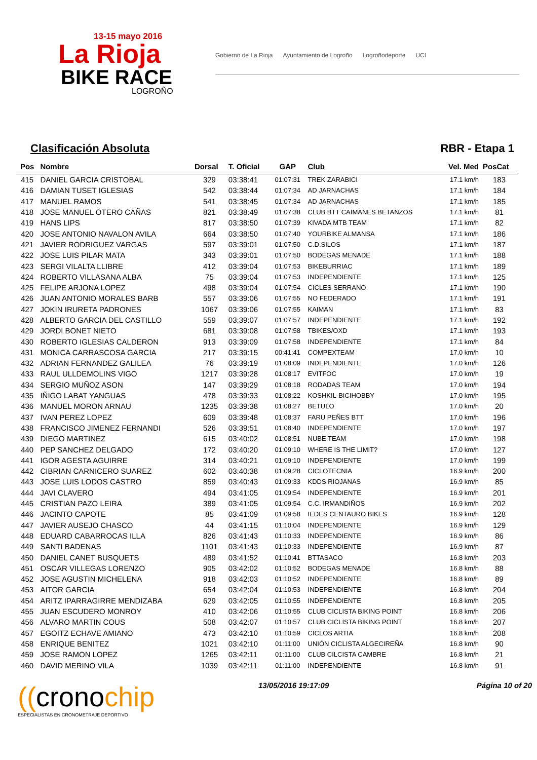13-15 mayo 2016
La Rioja
BIKE RACE
LOGROÑO
Gobierno de La Rioja Ayuntamiento de Logroño Logroñodeporte UCI
Clasificación Absoluta RBR - Etapa 1
| Pos | Nombre | Dorsal | T. Oficial | GAP | Club | Vel. Med | PosCat |
| --- | --- | --- | --- | --- | --- | --- | --- |
| 415 | DANIEL GARCIA CRISTOBAL | 329 | 03:38:41 | 01:07:31 | TREK ZARABICI | 17.1 km/h | 183 |
| 416 | DAMIAN TUSET IGLESIAS | 542 | 03:38:44 | 01:07:34 | AD JARNACHAS | 17.1 km/h | 184 |
| 417 | MANUEL RAMOS | 541 | 03:38:45 | 01:07:34 | AD JARNACHAS | 17.1 km/h | 185 |
| 418 | JOSE MANUEL OTERO CAÑAS | 821 | 03:38:49 | 01:07:38 | CLUB BTT CAIMANES BETANZOS | 17.1 km/h | 81 |
| 419 | HANS LIPS | 817 | 03:38:50 | 01:07:39 | KIVADA MTB TEAM | 17.1 km/h | 82 |
| 420 | JOSE ANTONIO NAVALON AVILA | 664 | 03:38:50 | 01:07:40 | YOURBIKE ALMANSA | 17.1 km/h | 186 |
| 421 | JAVIER RODRIGUEZ VARGAS | 597 | 03:39:01 | 01:07:50 | C.D.SILOS | 17.1 km/h | 187 |
| 422 | JOSE LUIS PILAR MATA | 343 | 03:39:01 | 01:07:50 | BODEGAS MENADE | 17.1 km/h | 188 |
| 423 | SERGI VILALTA LLIBRE | 412 | 03:39:04 | 01:07:53 | BIKEBURRIAC | 17.1 km/h | 189 |
| 424 | ROBERTO VILLASANA ALBA | 75 | 03:39:04 | 01:07:53 | INDEPENDIENTE | 17.1 km/h | 125 |
| 425 | FELIPE ARJONA LOPEZ | 498 | 03:39:04 | 01:07:54 | CICLES SERRANO | 17.1 km/h | 190 |
| 426 | JUAN ANTONIO MORALES BARB | 557 | 03:39:06 | 01:07:55 | NO FEDERADO | 17.1 km/h | 191 |
| 427 | JOKIN IRURETA PADRONES | 1067 | 03:39:06 | 01:07:55 | KAIMAN | 17.1 km/h | 83 |
| 428 | ALBERTO GARCIA DEL CASTILLO | 559 | 03:39:07 | 01:07:57 | INDEPENDIENTE | 17.1 km/h | 192 |
| 429 | JORDI BONET NIETO | 681 | 03:39:08 | 01:07:58 | TBIKES/OXD | 17.1 km/h | 193 |
| 430 | ROBERTO IGLESIAS CALDERON | 913 | 03:39:09 | 01:07:58 | INDEPENDIENTE | 17.1 km/h | 84 |
| 431 | MONICA CARRASCOSA GARCIA | 217 | 03:39:15 | 00:41:41 | COMPEXTEAM | 17.0 km/h | 10 |
| 432 | ADRIAN FERNANDEZ GALILEA | 76 | 03:39:19 | 01:08:09 | INDEPENDIENTE | 17.0 km/h | 126 |
| 433 | RAUL ULLDEMOLINS VIGO | 1217 | 03:39:28 | 01:08:17 | EVITFOC | 17.0 km/h | 19 |
| 434 | SERGIO MUÑOZ ASON | 147 | 03:39:29 | 01:08:18 | RODADAS TEAM | 17.0 km/h | 194 |
| 435 | IÑIGO LABAT YANGUAS | 478 | 03:39:33 | 01:08:22 | KOSHKIL-BICIHOBBY | 17.0 km/h | 195 |
| 436 | MANUEL MORON ARNAU | 1235 | 03:39:38 | 01:08:27 | BETULO | 17.0 km/h | 20 |
| 437 | IVAN PEREZ LOPEZ | 609 | 03:39:48 | 01:08:37 | FARU PEÑES BTT | 17.0 km/h | 196 |
| 438 | FRANCISCO JIMENEZ FERNANDI | 526 | 03:39:51 | 01:08:40 | INDEPENDIENTE | 17.0 km/h | 197 |
| 439 | DIEGO MARTINEZ | 615 | 03:40:02 | 01:08:51 | NUBE TEAM | 17.0 km/h | 198 |
| 440 | PEP SANCHEZ DELGADO | 172 | 03:40:20 | 01:09:10 | WHERE IS THE LIMIT? | 17.0 km/h | 127 |
| 441 | IGOR AGESTA AGUIRRE | 314 | 03:40:21 | 01:09:10 | INDEPENDIENTE | 17.0 km/h | 199 |
| 442 | CIBRIAN CARNICERO SUAREZ | 602 | 03:40:38 | 01:09:28 | CICLOTECNIA | 16.9 km/h | 200 |
| 443 | JOSE LUIS LODOS CASTRO | 859 | 03:40:43 | 01:09:33 | KDDS RIOJANAS | 16.9 km/h | 85 |
| 444 | JAVI CLAVERO | 494 | 03:41:05 | 01:09:54 | INDEPENDIENTE | 16.9 km/h | 201 |
| 445 | CRISTIAN PAZO LEIRA | 389 | 03:41:05 | 01:09:54 | C.C. IRMANDIÑOS | 16.9 km/h | 202 |
| 446 | JACINTO CAPOTE | 85 | 03:41:09 | 01:09:58 | IEDES CENTAURO BIKES | 16.9 km/h | 128 |
| 447 | JAVIER AUSEJO CHASCO | 44 | 03:41:15 | 01:10:04 | INDEPENDIENTE | 16.9 km/h | 129 |
| 448 | EDUARD CABARROCAS ILLA | 826 | 03:41:43 | 01:10:33 | INDEPENDIENTE | 16.9 km/h | 86 |
| 449 | SANTI BADENAS | 1101 | 03:41:43 | 01:10:33 | INDEPENDIENTE | 16.9 km/h | 87 |
| 450 | DANIEL CANET BUSQUETS | 489 | 03:41:52 | 01:10:41 | BTTASACO | 16.8 km/h | 203 |
| 451 | OSCAR VILLEGAS LORENZO | 905 | 03:42:02 | 01:10:52 | BODEGAS MENADE | 16.8 km/h | 88 |
| 452 | JOSE AGUSTIN MICHELENA | 918 | 03:42:03 | 01:10:52 | INDEPENDIENTE | 16.8 km/h | 89 |
| 453 | AITOR GARCIA | 654 | 03:42:04 | 01:10:53 | INDEPENDIENTE | 16.8 km/h | 204 |
| 454 | ARITZ IPARRAGIRRE MENDIZABA | 629 | 03:42:05 | 01:10:55 | INDEPENDIENTE | 16.8 km/h | 205 |
| 455 | JUAN ESCUDERO MONROY | 410 | 03:42:06 | 01:10:55 | CLUB CICLISTA BIKING POINT | 16.8 km/h | 206 |
| 456 | ALVARO MARTIN COUS | 508 | 03:42:07 | 01:10:57 | CLUB CICLISTA BIKING POINT | 16.8 km/h | 207 |
| 457 | EGOITZ ECHAVE AMIANO | 473 | 03:42:10 | 01:10:59 | CICLOS ARTIA | 16.8 km/h | 208 |
| 458 | ENRIQUE BENITEZ | 1021 | 03:42:10 | 01:11:00 | UNIÓN CICLISTA ALGECIREÑA | 16.8 km/h | 90 |
| 459 | JOSE RAMON LOPEZ | 1265 | 03:42:11 | 01:11:00 | CLUB CILCISTA CAMBRE | 16.8 km/h | 21 |
| 460 | DAVID MERINO VILA | 1039 | 03:42:11 | 01:11:00 | INDEPENDIENTE | 16.8 km/h | 91 |
((cronochip
ESPECIALISTAS EN CRONOMETRAJE DEPORTIVO
13/05/2016 19:17:09 Página 10 of 20